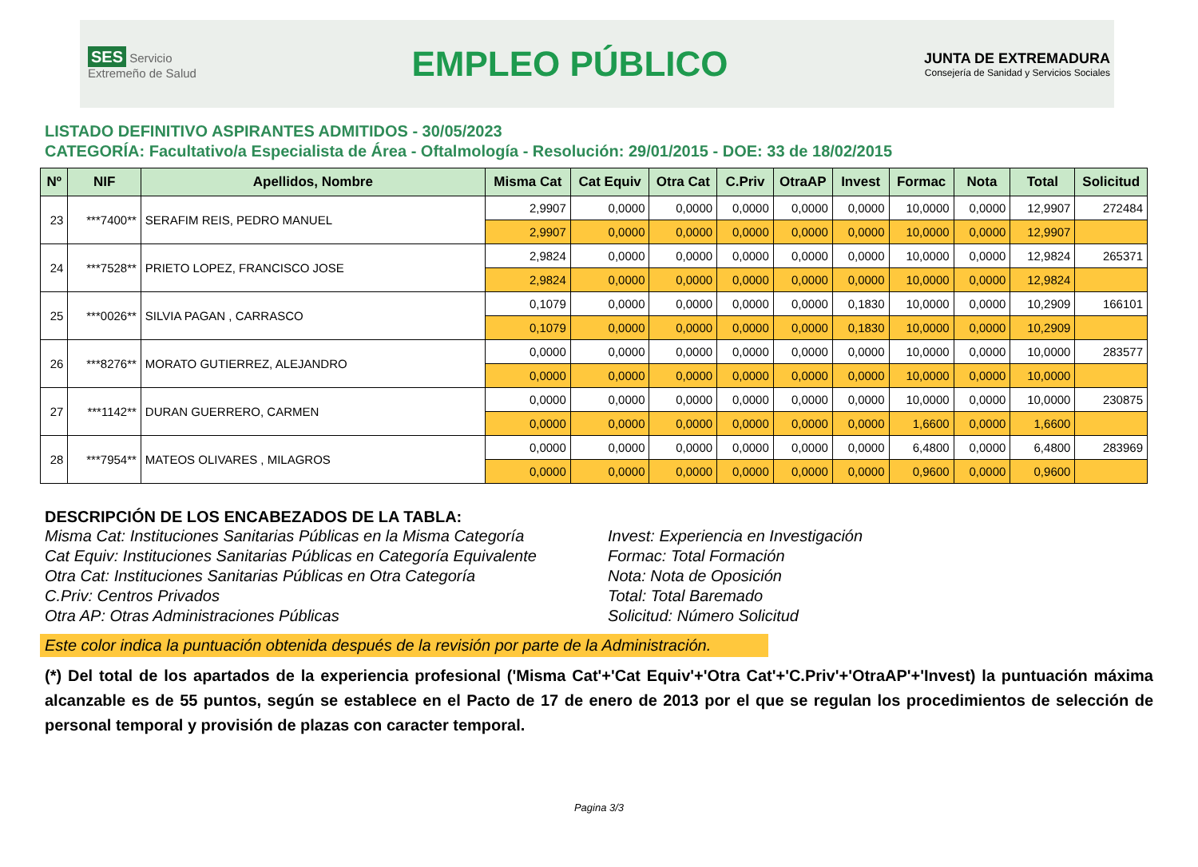SES Servicio Extremeño de Salud
EMPLEO PÚBLICO
JUNTA DE EXTREMADURA
Consejería de Sanidad y Servicios Sociales
LISTADO DEFINITIVO ASPIRANTES ADMITIDOS - 30/05/2023
CATEGORÍA: Facultativo/a Especialista de Área - Oftalmología - Resolución: 29/01/2015 - DOE: 33 de 18/02/2015
| Nº | NIF | Apellidos, Nombre | Misma Cat | Cat Equiv | Otra Cat | C.Priv | OtraAP | Invest | Formac | Nota | Total | Solicitud |
| --- | --- | --- | --- | --- | --- | --- | --- | --- | --- | --- | --- | --- |
| 23 | ***7400** | SERAFIM REIS, PEDRO MANUEL | 2,9907 | 0,0000 | 0,0000 | 0,0000 | 0,0000 | 0,0000 | 10,0000 | 0,0000 | 12,9907 | 272484 |
| | | | 2,9907 | 0,0000 | 0,0000 | 0,0000 | 0,0000 | 0,0000 | 10,0000 | 0,0000 | 12,9907 | |
| 24 | ***7528** | PRIETO LOPEZ, FRANCISCO JOSE | 2,9824 | 0,0000 | 0,0000 | 0,0000 | 0,0000 | 0,0000 | 10,0000 | 0,0000 | 12,9824 | 265371 |
| | | | 2,9824 | 0,0000 | 0,0000 | 0,0000 | 0,0000 | 0,0000 | 10,0000 | 0,0000 | 12,9824 | |
| 25 | ***0026** | SILVIA PAGAN , CARRASCO | 0,1079 | 0,0000 | 0,0000 | 0,0000 | 0,0000 | 0,1830 | 10,0000 | 0,0000 | 10,2909 | 166101 |
| | | | 0,1079 | 0,0000 | 0,0000 | 0,0000 | 0,0000 | 0,1830 | 10,0000 | 0,0000 | 10,2909 | |
| 26 | ***8276** | MORATO GUTIERREZ, ALEJANDRO | 0,0000 | 0,0000 | 0,0000 | 0,0000 | 0,0000 | 0,0000 | 10,0000 | 0,0000 | 10,0000 | 283577 |
| | | | 0,0000 | 0,0000 | 0,0000 | 0,0000 | 0,0000 | 0,0000 | 10,0000 | 0,0000 | 10,0000 | |
| 27 | ***1142** | DURAN GUERRERO, CARMEN | 0,0000 | 0,0000 | 0,0000 | 0,0000 | 0,0000 | 0,0000 | 10,0000 | 0,0000 | 10,0000 | 230875 |
| | | | 0,0000 | 0,0000 | 0,0000 | 0,0000 | 0,0000 | 0,0000 | 1,6600 | 0,0000 | 1,6600 | |
| 28 | ***7954** | MATEOS OLIVARES , MILAGROS | 0,0000 | 0,0000 | 0,0000 | 0,0000 | 0,0000 | 0,0000 | 6,4800 | 0,0000 | 6,4800 | 283969 |
| | | | 0,0000 | 0,0000 | 0,0000 | 0,0000 | 0,0000 | 0,0000 | 0,9600 | 0,0000 | 0,9600 | |
DESCRIPCIÓN DE LOS ENCABEZADOS DE LA TABLA:
Misma Cat: Instituciones Sanitarias Públicas en la Misma Categoría
Cat Equiv: Instituciones Sanitarias Públicas en Categoría Equivalente
Otra Cat: Instituciones Sanitarias Públicas en Otra Categoría
C.Priv: Centros Privados
Otra AP: Otras Administraciones Públicas
Invest: Experiencia en Investigación
Formac: Total Formación
Nota: Nota de Oposición
Total: Total Baremado
Solicitud: Número Solicitud
Este color indica la puntuación obtenida después de la revisión por parte de la Administración.
(*) Del total de los apartados de la experiencia profesional ('Misma Cat'+'Cat Equiv'+'Otra Cat'+'C.Priv'+'OtraAP'+'Invest) la puntuación máxima alcanzable es de 55 puntos, según se establece en el Pacto de 17 de enero de 2013 por el que se regulan los procedimientos de selección de personal temporal y provisión de plazas con caracter temporal.
Pagina 3/3